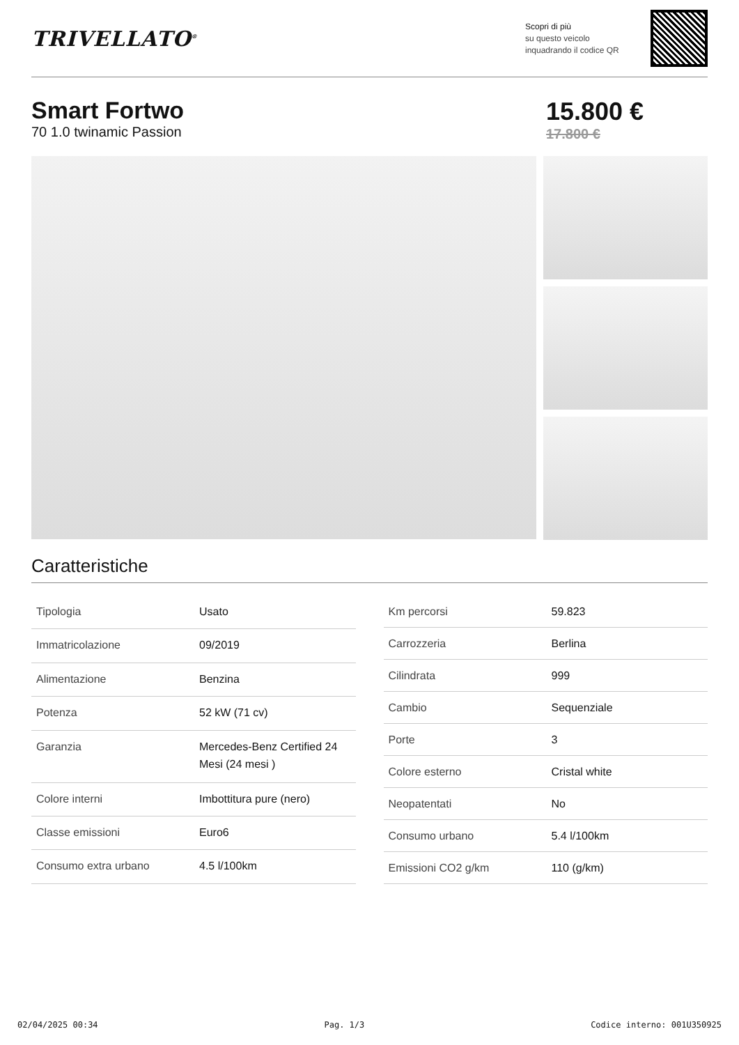TRIVELLATO<sup>®</sup>
Scopri di più
su questo veicolo inquadrando il codice QR
Smart Fortwo
70 1.0 twinamic Passion
15.800 €
17.800 €
Caratteristiche
| Tipologia | Usato |
| Immatricolazione | 09/2019 |
| Alimentazione | Benzina |
| Potenza | 52 kW (71 cv) |
| Garanzia | Mercedes-Benz Certified 24 Mesi (24 mesi ) |
| Colore interni | Imbottitura pure (nero) |
| Classe emissioni | Euro6 |
| Consumo extra urbano | 4.5 l/100km |
| Km percorsi | 59.823 |
| Carrozzeria | Berlina |
| Cilindrata | 999 |
| Cambio | Sequenziale |
| Porte | 3 |
| Colore esterno | Cristal white |
| Neopatentati | No |
| Consumo urbano | 5.4 l/100km |
| Emissioni CO2 g/km | 110 (g/km) |
02/04/2025 00:34 Pag. 1/3 Codice interno: 001U350925